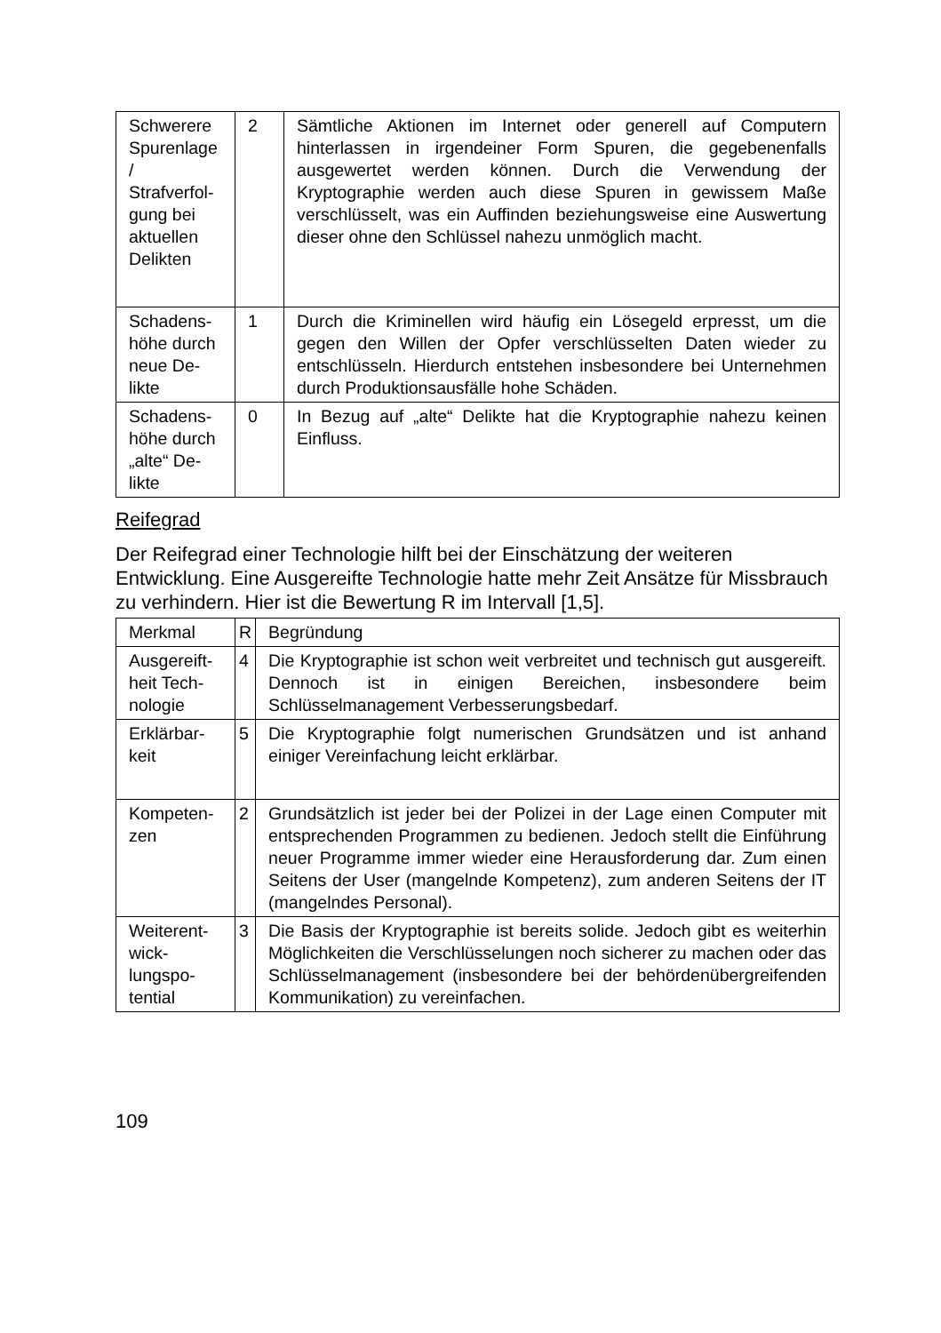| Schwerere Spuren­lage / Strafverfol­gung bei aktuellen Delikten | 2 | Sämtliche Aktionen im Internet oder generell auf Computern hinterlassen in irgendeiner Form Spuren, die gegebenen­falls ausgewertet werden können. Durch die Verwendung der Kryptographie werden auch diese Spuren in gewissem Maße verschlüsselt, was ein Auffinden beziehungsweise eine Auswertung dieser ohne den Schlüssel nahezu un­möglich macht. |
| Schadens­höhe durch neue De­likte | 1 | Durch die Kriminellen wird häufig ein Lösegeld erpresst, um die gegen den Willen der Opfer verschlüsselten Daten wie­der zu entschlüsseln. Hierdurch entstehen insbesondere bei Unternehmen durch Produktionsausfälle hohe Schäden. |
| Schadens­höhe durch „alte“ De­likte | 0 | In Bezug auf „alte“ Delikte hat die Kryptographie nahezu kei­nen Einfluss. |
Reifegrad
Der Reifegrad einer Technologie hilft bei der Einschätzung der weiteren Entwicklung. Eine Ausgereifte Technologie hatte mehr Zeit Ansätze für Missbrauch zu verhindern. Hier ist die Bewertung R im Intervall [1,5].
| Merkmal | R | Begründung |
| Ausgereift­heit Tech­nologie | 4 | Die Kryptographie ist schon weit verbreitet und technisch gut ausgereift. Dennoch ist in einigen Bereichen, insbesondere beim Schlüsselmanagement Verbesserungsbedarf. |
| Erklärbar­keit | 5 | Die Kryptographie folgt numerischen Grundsätzen und ist an­hand einiger Vereinfachung leicht erklärbar. |
| Kompeten­zen | 2 | Grundsätzlich ist jeder bei der Polizei in der Lage einen Com­puter mit entsprechenden Programmen zu bedienen. Jedoch stellt die Einführung neuer Programme immer wieder eine Herausforderung dar. Zum einen Seitens der User (man­gelnde Kompetenz), zum anderen Seitens der IT (mangeln­des Personal). |
| Weiterent­wick­lungspo­tential | 3 | Die Basis der Kryptographie ist bereits solide. Jedoch gibt es weiterhin Möglichkeiten die Verschlüsselungen noch sicherer zu machen oder das Schlüsselmanagement (insbesondere bei der behördenübergreifenden Kommunikation) zu verein­fachen. |
109